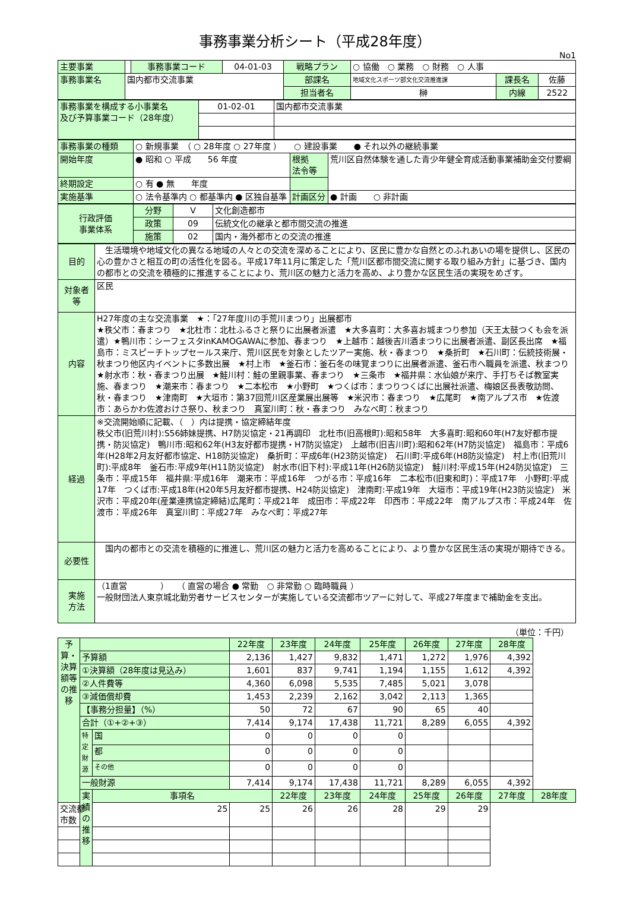事務事業分析シート（平成28年度）
No1
| 主要事業 | | 事務事業コード | 04-01-03 | 戦略プラン | ○ 協働 ○ 業務 ○ 財務 ○ 人事 | | |
| 事務事業名 | 国内都市交流事業 | | | 部課名 | 地域文化スポーツ部文化交流推進課 | 課長名 | 佐藤 |
| | | | | 担当者名 | 榊 | 内線 | 2522 |
| 事務事業を構成する小事業名 及び予算事業コード（28年度） | 01-02-01 | 国内都市交流事業 |
| 事務事業の種類 | ○ 新規事業 （ ○ 28年度 ○ 27年度 ） ○ 建設事業 ● それ以外の継続事業 | | |
| 開始年度 | ● 昭和 ○ 平成 56 年度 | 根拠 法令等 | 荒川区自然体験を通した青少年健全育成活動事業補助金交付要綱 |
| 終期設定 | ○ 有 ● 無 年度 | | |
| 実施基準 | ○ 法令基準内 ○ 都基準内 ● 区独自基準 | 計画区分 | ● 計画 ○ 非計画 |
| 行政評価 事業体系 | 分野 | V | 文化創造都市 |
| | 政策 | 09 | 伝統文化の継承と都市間交流の推進 |
| | 施策 | 02 | 国内・海外都市との交流の推進 |
| 目的 | 生活環境や地域文化の異なる地域の人々との交流を深めることにより、区民に豊かな自然とのふれあいの場を提供し、区民の心の豊かさと相互の町の活性化を図る。平成17年11月に策定した「荒川区都市間交流に関する取り組み方針」に基づき、国内の都市との交流を積極的に推進することにより、荒川区の魅力と活力を高め、より豊かな区民生活の実現をめざす。 |
| 対象者等 | 区民 |
| 内容 | H27年度の主な交流事業 ★：「27年度川の手荒川まつり」出展都市 ★秩父市：春まつり ★北杜市：北杜ふるさと祭りに出展者派遣 ★大多喜町：大多喜お城まつり参加（天王太鼓つくも会を派遣）★鴨川市：シーフェスタinKAMOGAWAに参加、春まつり ★上越市：越後吉川酒まつりに出展者派遣、副区長出席 ★福島市：ミスピーチトップセールス来庁、荒川区民を対象としたツアー実施、秋・春まつり ★桑折町 ★石川町：伝統技術展・秋まつり他区内イベントに多数出展 ★村上市 ★釜石市：釜石冬の味覚まつりに出展者派遣、釜石市へ職員を派遣、秋まつり ★射水市：秋・春まつり出展 ★鮭川村：鮭の里親事業、春まつり ★三条市 ★福井県：水仙娘が来庁、手打ちそば教室実施、春まつり ★潮来市：春まつり ★二本松市 ★小野町 ★つくば市：まつりつくばに出展社派遣、梅娘区長表敬訪問、秋・春まつり ★津南町 ★大垣市：第37回荒川区産業展出展等 ★米沢市：春まつり ★広尾町 ★南アルプス市 ★佐渡市：あらかわ佐渡おけさ祭り、秋まつり 真室川町：秋・春まつり みなべ町：秋まつり |
| 経過 | ※交流開始順に記載、（ ）内は提携・協定締結年度 秩父市(旧荒川村):S56姉妹提携、H7防災協定・21再調印 北杜市(旧高根町):昭和58年 大多喜町:昭和60年(H7友好都市提携・防災協定) 鴨川市:昭和62年(H3友好都市提携・H7防災協定) 上越市(旧吉川町):昭和62年(H7防災協定) 福島市：平成6年(H28年2月友好都市協定、H18防災協定) 桑折町：平成6年(H23防災協定) 石川町:平成6年(H8防災協定) 村上市(旧荒川町):平成8年 釜石市:平成9年(H11防災協定) 射水市(旧下村):平成11年(H26防災協定) 鮭川村:平成15年(H24防災協定) 三条市：平成15年 福井県:平成16年 潮来市：平成16年 つがる市：平成16年 二本松市(旧東和町)：平成17年 小野町:平成17年 つくば市:平成18年(H20年5月友好都市提携、H24防災協定) 津南町:平成19年 大垣市：平成19年(H23防災協定) 米沢市：平成20年(産業連携協定締結)広尾町：平成21年 成田市：平成22年 印西市：平成22年 南アルプス市：平成24年 佐渡市：平成26年 真室川町：平成27年 みなべ町：平成27年 |
| 必要性 | 国内の都市との交流を積極的に推進し、荒川区の魅力と活力を高めることにより、より豊かな区民生活の実現が期待できる。 |
| 実施 方法 | （1直営 ） （ 直営の場合 ● 常勤 ○ 非常勤 ○ 臨時職員 ） 一般財団法人東京城北勤労者サービスセンターが実施している交流都市ツアーに対して、平成27年度まで補助金を支出。 |
（単位：千円）
| 予算・決算額等の推移 | | | 22年度 | 23年度 | 24年度 | 25年度 | 26年度 | 27年度 | 28年度 | |
| | 予算額 | | 2,136 | 1,427 | 9,832 | 1,471 | 1,272 | 1,976 | 4,392 | |
| | ①決算額（28年度は見込み） | | 1,601 | 837 | 9,741 | 1,194 | 1,155 | 1,612 | 4,392 | |
| | ②人件費等 | | 4,360 | 6,098 | 5,535 | 7,485 | 5,021 | 3,078 | | |
| | ③減価償却費 | | 1,453 | 2,239 | 2,162 | 3,042 | 2,113 | 1,365 | | |
| | 【事務分担量】（%） | | 50 | 72 | 67 | 90 | 65 | 40 | | |
| | 合計（①+②+③） | | 7,414 | 9,174 | 17,438 | 11,721 | 8,289 | 6,055 | 4,392 | |
| | 特定財源 | 国 | 0 | 0 | 0 | 0 | | | | |
| | | 都 | 0 | 0 | 0 | 0 | | | | |
| | | その他 | 0 | 0 | 0 | 0 | | | | |
| | 一般財源 | | 7,414 | 9,174 | 17,438 | 11,721 | 8,289 | 6,055 | 4,392 | |
| | 実績の推移 | 事項名 | | 22年度 | 23年度 | 24年度 | 25年度 | 26年度 | 27年度 | 28年度 |
| 交流都市数 | | 25 | 25 | 26 | 26 | 28 | 29 | 29 | | |